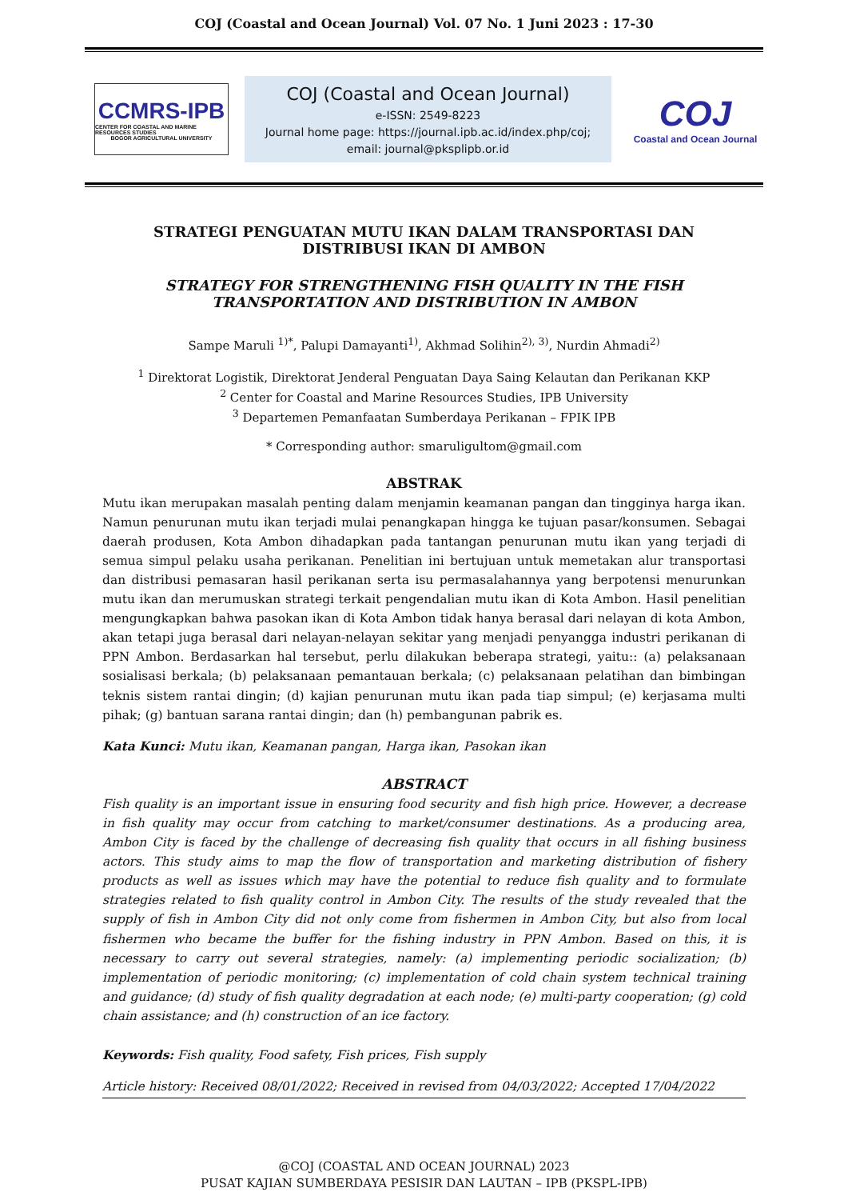COJ (Coastal and Ocean Journal) Vol. 07 No. 1 Juni 2023 : 17-30
CCMRS-IPB
CENTER FOR COASTAL AND MARINE RESOURCES STUDIES
BOGOR AGRICULTURAL UNIVERSITY
COJ (Coastal and Ocean Journal)
e-ISSN: 2549-8223
Journal home page: https://journal.ipb.ac.id/index.php/coj;
email: journal@pksplipb.or.id
COJ
Coastal and Ocean Journal
STRATEGI PENGUATAN MUTU IKAN DALAM TRANSPORTASI DAN DISTRIBUSI IKAN DI AMBON
STRATEGY FOR STRENGTHENING FISH QUALITY IN THE FISH TRANSPORTATION AND DISTRIBUTION IN AMBON
Sampe Maruli <sup>1)*</sup>, Palupi Damayanti<sup>1)</sup>, Akhmad Solihin<sup>2), 3)</sup>, Nurdin Ahmadi<sup>2)</sup>
<sup>1</sup> Direktorat Logistik, Direktorat Jenderal Penguatan Daya Saing Kelautan dan Perikanan KKP
<sup>2</sup> Center for Coastal and Marine Resources Studies, IPB University
<sup>3</sup> Departemen Pemanfaatan Sumberdaya Perikanan – FPIK IPB
* Corresponding author: smaruligultom@gmail.com
ABSTRAK
Mutu ikan merupakan masalah penting dalam menjamin keamanan pangan dan tingginya harga ikan. Namun penurunan mutu ikan terjadi mulai penangkapan hingga ke tujuan pasar/konsumen. Sebagai daerah produsen, Kota Ambon dihadapkan pada tantangan penurunan mutu ikan yang terjadi di semua simpul pelaku usaha perikanan. Penelitian ini bertujuan untuk memetakan alur transportasi dan distribusi pemasaran hasil perikanan serta isu permasalahannya yang berpotensi menurunkan mutu ikan dan merumuskan strategi terkait pengendalian mutu ikan di Kota Ambon. Hasil penelitian mengungkapkan bahwa pasokan ikan di Kota Ambon tidak hanya berasal dari nelayan di kota Ambon, akan tetapi juga berasal dari nelayan-nelayan sekitar yang menjadi penyangga industri perikanan di PPN Ambon. Berdasarkan hal tersebut, perlu dilakukan beberapa strategi, yaitu:: (a) pelaksanaan sosialisasi berkala; (b) pelaksanaan pemantauan berkala; (c) pelaksanaan pelatihan dan bimbingan teknis sistem rantai dingin; (d) kajian penurunan mutu ikan pada tiap simpul; (e) kerjasama multi pihak; (g) bantuan sarana rantai dingin; dan (h) pembangunan pabrik es.
Kata Kunci: Mutu ikan, Keamanan pangan, Harga ikan, Pasokan ikan
ABSTRACT
Fish quality is an important issue in ensuring food security and fish high price. However, a decrease in fish quality may occur from catching to market/consumer destinations. As a producing area, Ambon City is faced by the challenge of decreasing fish quality that occurs in all fishing business actors. This study aims to map the flow of transportation and marketing distribution of fishery products as well as issues which may have the potential to reduce fish quality and to formulate strategies related to fish quality control in Ambon City. The results of the study revealed that the supply of fish in Ambon City did not only come from fishermen in Ambon City, but also from local fishermen who became the buffer for the fishing industry in PPN Ambon. Based on this, it is necessary to carry out several strategies, namely: (a) implementing periodic socialization; (b) implementation of periodic monitoring; (c) implementation of cold chain system technical training and guidance; (d) study of fish quality degradation at each node; (e) multi-party cooperation; (g) cold chain assistance; and (h) construction of an ice factory.
Keywords: Fish quality, Food safety, Fish prices, Fish supply
Article history: Received 08/01/2022; Received in revised from 04/03/2022; Accepted 17/04/2022
@COJ (COASTAL AND OCEAN JOURNAL) 2023
PUSAT KAJIAN SUMBERDAYA PESISIR DAN LAUTAN – IPB (PKSPL-IPB)